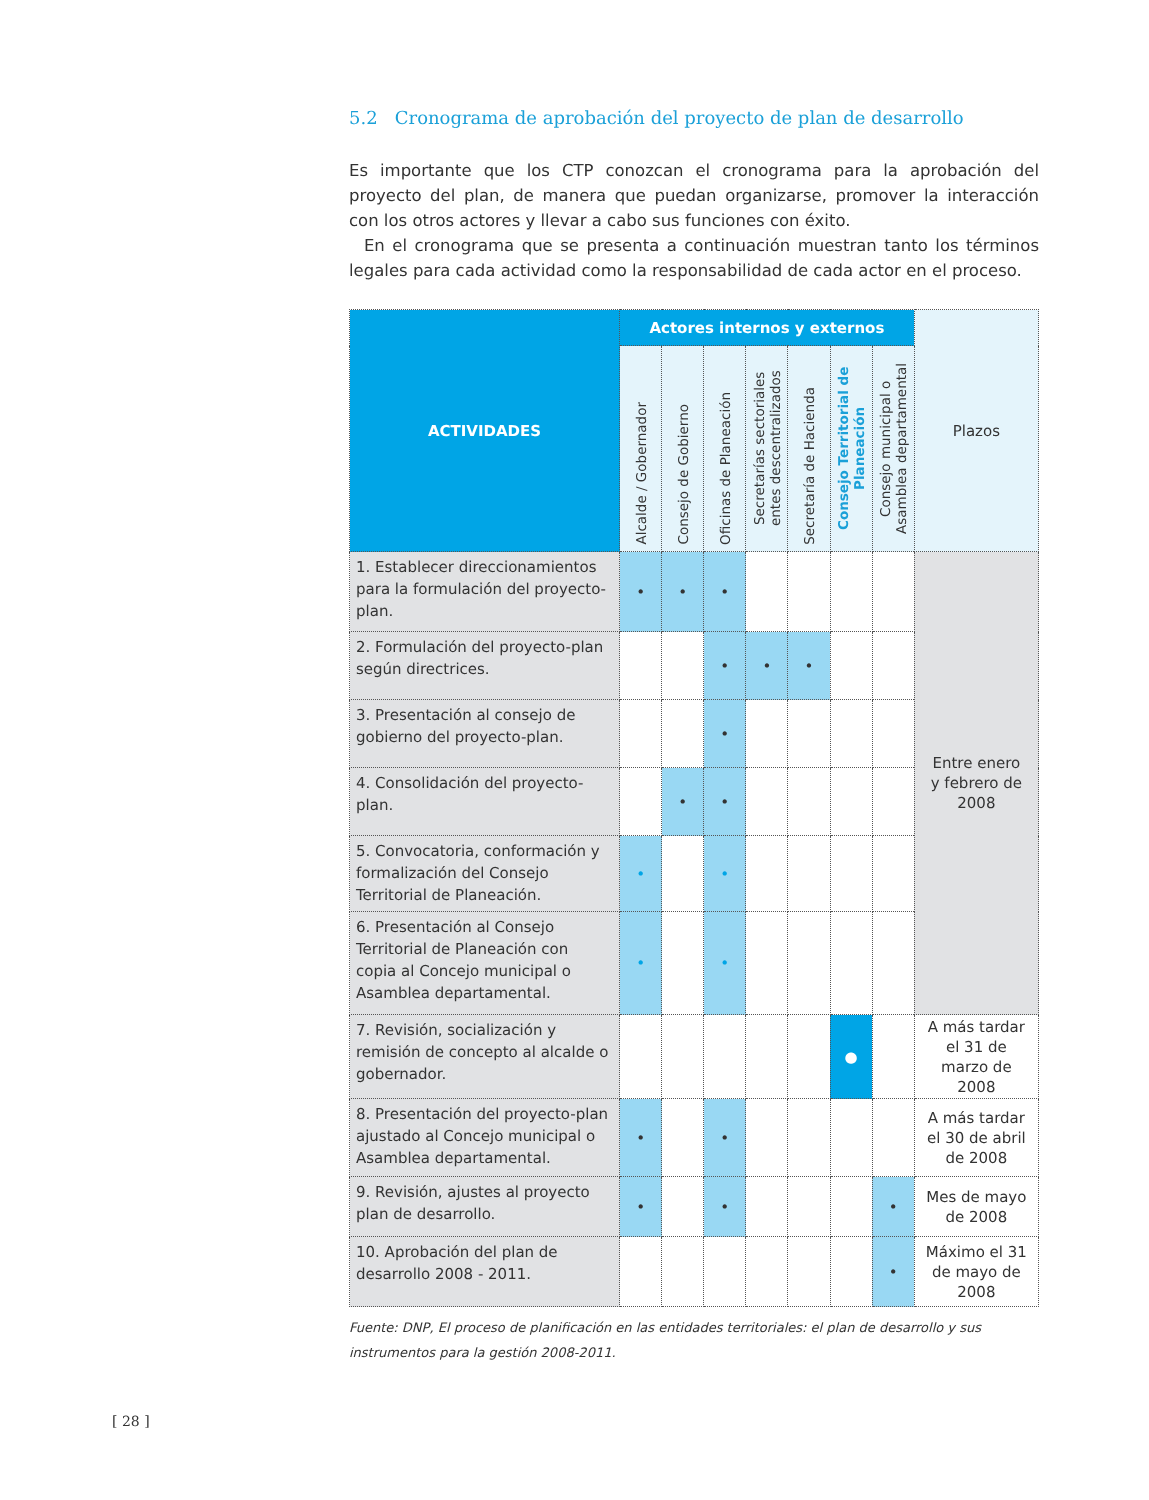5.2 Cronograma de aprobación del proyecto de plan de desarrollo
Es importante que los CTP conozcan el cronograma para la aprobación del proyecto del plan, de manera que puedan organizarse, promover la interacción con los otros actores y llevar a cabo sus funciones con éxito.
En el cronograma que se presenta a continuación muestran tanto los términos legales para cada actividad como la responsabilidad de cada actor en el proceso.
| ACTIVIDADES | Actores internos y externos | | | | | | | Plazos |
| --- | --- | --- | --- | --- | --- | --- | --- | --- |
| | Alcalde / Gobernador | Consejo de Gobierno | Oficinas de Planeación | Secretarías sectoriales entes descentralizados | Secretaría de Hacienda | Consejo Territorial de Planeación | Consejo municipal o Asamblea departamental | |
| 1. Establecer direccionamientos para la formulación del proyecto-plan. | • | • | • | | | | | Entre enero y febrero de 2008 |
| 2. Formulación del proyecto-plan según directrices. | | | • | • | • | | | |
| 3. Presentación al consejo de gobierno del proyecto-plan. | | | • | | | | | |
| 4. Consolidación del proyecto-plan. | | • | • | | | | | |
| 5. Convocatoria, conformación y formalización del Consejo Territorial de Planeación. | • | | • | | | | | |
| 6. Presentación al Consejo Territorial de Planeación con copia al Concejo municipal o Asamblea departamental. | • | | • | | | | | |
| 7. Revisión, socialización y remisión de concepto al alcalde o gobernador. | | | | | | ● | | A más tardar el 31 de marzo de 2008 |
| 8. Presentación del proyecto-plan ajustado al Concejo municipal o Asamblea departamental. | • | | • | | | | | A más tardar el 30 de abril de 2008 |
| 9. Revisión, ajustes al proyecto plan de desarrollo. | • | | • | | | | • | Mes de mayo de 2008 |
| 10. Aprobación del plan de desarrollo 2008 - 2011. | | | | | | | • | Máximo el 31 de mayo de 2008 |
Fuente: DNP, El proceso de planificación en las entidades territoriales: el plan de desarrollo y sus instrumentos para la gestión 2008-2011.
[ 28 ]